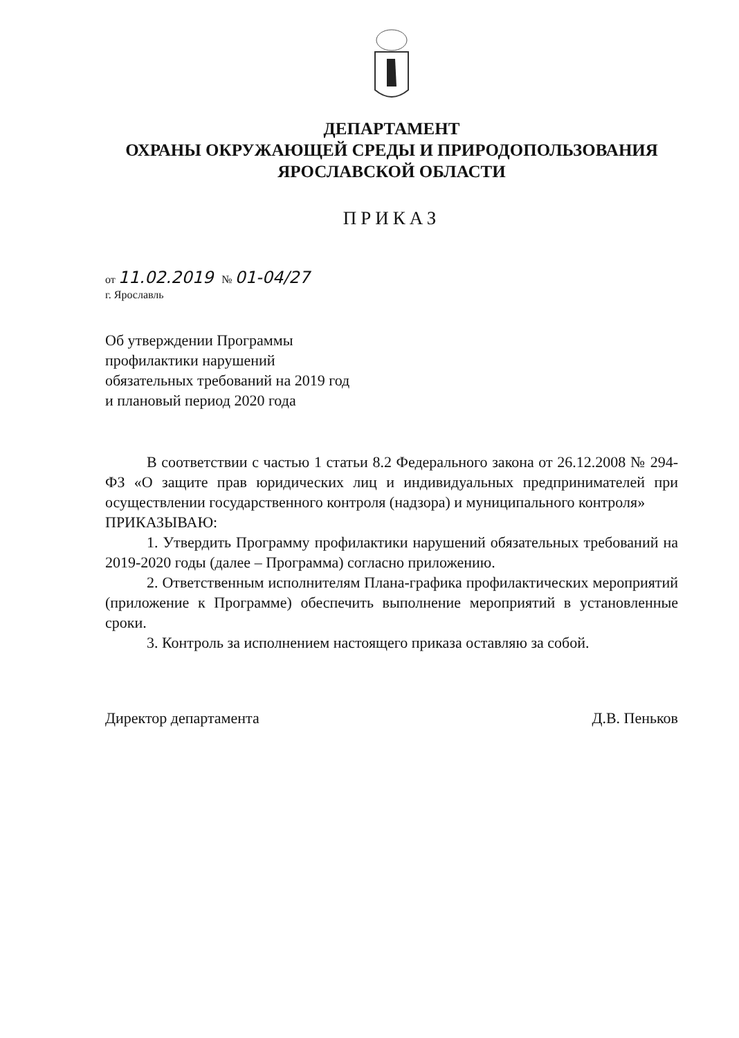ДЕПАРТАМЕНТ
ОХРАНЫ ОКРУЖАЮЩЕЙ СРЕДЫ И ПРИРОДОПОЛЬЗОВАНИЯ
ЯРОСЛАВСКОЙ ОБЛАСТИ
ПРИКАЗ
от 11.02.2019 № 01-04/27
г. Ярославль
Об утверждении Программы
профилактики нарушений
обязательных требований на 2019 год
и плановый период 2020 года
В соответствии с частью 1 статьи 8.2 Федерального закона от 26.12.2008 № 294-ФЗ «О защите прав юридических лиц и индивидуальных предпринимателей при осуществлении государственного контроля (надзора) и муниципального контроля»
ПРИКАЗЫВАЮ:
1. Утвердить Программу профилактики нарушений обязательных требований на 2019-2020 годы (далее – Программа) согласно приложению.
2. Ответственным исполнителям Плана-графика профилактических мероприятий (приложение к Программе) обеспечить выполнение мероприятий в установленные сроки.
3. Контроль за исполнением настоящего приказа оставляю за собой.
Директор департамента Д.В. Пеньков